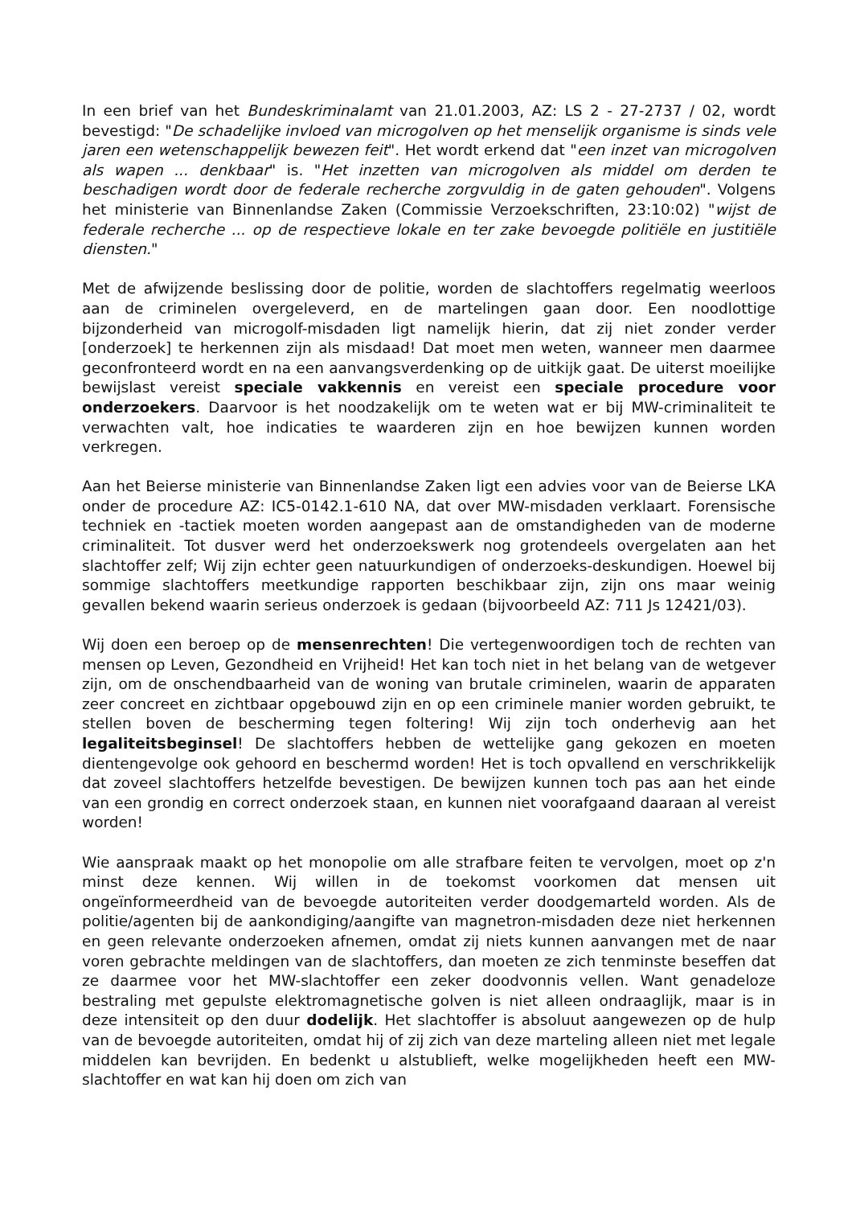In een brief van het Bundeskriminalamt van 21.01.2003, AZ: LS 2 - 27-2737 / 02, wordt bevestigd: "De schadelijke invloed van microgolven op het menselijk organisme is sinds vele jaren een wetenschappelijk bewezen feit". Het wordt erkend dat "een inzet van microgolven als wapen ... denkbaar" is. "Het inzetten van microgolven als middel om derden te beschadigen wordt door de federale recherche zorgvuldig in de gaten gehouden". Volgens het ministerie van Binnenlandse Zaken (Commissie Verzoekschriften, 23:10:02) "wijst de federale recherche ... op de respectieve lokale en ter zake bevoegde politiële en justitiële diensten."
Met de afwijzende beslissing door de politie, worden de slachtoffers regelmatig weerloos aan de criminelen overgeleverd, en de martelingen gaan door. Een noodlottige bijzonderheid van microgolf-misdaden ligt namelijk hierin, dat zij niet zonder verder [onderzoek] te herkennen zijn als misdaad! Dat moet men weten, wanneer men daarmee geconfronteerd wordt en na een aanvangsverdenking op de uitkijk gaat. De uiterst moeilijke bewijslast vereist speciale vakkennis en vereist een speciale procedure voor onderzoekers. Daarvoor is het noodzakelijk om te weten wat er bij MW-criminaliteit te verwachten valt, hoe indicaties te waarderen zijn en hoe bewijzen kunnen worden verkregen.
Aan het Beierse ministerie van Binnenlandse Zaken ligt een advies voor van de Beierse LKA onder de procedure AZ: IC5-0142.1-610 NA, dat over MW-misdaden verklaart. Forensische techniek en -tactiek moeten worden aangepast aan de omstandigheden van de moderne criminaliteit. Tot dusver werd het onderzoekswerk nog grotendeels overgelaten aan het slachtoffer zelf; Wij zijn echter geen natuurkundigen of onderzoeks-deskundigen. Hoewel bij sommige slachtoffers meetkundige rapporten beschikbaar zijn, zijn ons maar weinig gevallen bekend waarin serieus onderzoek is gedaan (bijvoorbeeld AZ: 711 Js 12421/03).
Wij doen een beroep op de mensenrechten! Die vertegenwoordigen toch de rechten van mensen op Leven, Gezondheid en Vrijheid! Het kan toch niet in het belang van de wetgever zijn, om de onschendbaarheid van de woning van brutale criminelen, waarin de apparaten zeer concreet en zichtbaar opgebouwd zijn en op een criminele manier worden gebruikt, te stellen boven de bescherming tegen foltering! Wij zijn toch onderhevig aan het legaliteitsbeginsel! De slachtoffers hebben de wettelijke gang gekozen en moeten dientengevolge ook gehoord en beschermd worden! Het is toch opvallend en verschrikkelijk dat zoveel slachtoffers hetzelfde bevestigen. De bewijzen kunnen toch pas aan het einde van een grondig en correct onderzoek staan, en kunnen niet voorafgaand daaraan al vereist worden!
Wie aanspraak maakt op het monopolie om alle strafbare feiten te vervolgen, moet op z'n minst deze kennen. Wij willen in de toekomst voorkomen dat mensen uit ongeïnformeerdheid van de bevoegde autoriteiten verder doodgemarteld worden. Als de politie/agenten bij de aankondiging/aangifte van magnetron-misdaden deze niet herkennen en geen relevante onderzoeken afnemen, omdat zij niets kunnen aanvangen met de naar voren gebrachte meldingen van de slachtoffers, dan moeten ze zich tenminste beseffen dat ze daarmee voor het MW-slachtoffer een zeker doodvonnis vellen. Want genadeloze bestraling met gepulste elektromagnetische golven is niet alleen ondraaglijk, maar is in deze intensiteit op den duur dodelijk. Het slachtoffer is absoluut aangewezen op de hulp van de bevoegde autoriteiten, omdat hij of zij zich van deze marteling alleen niet met legale middelen kan bevrijden. En bedenkt u alstublieft, welke mogelijkheden heeft een MW-slachtoffer en wat kan hij doen om zich van